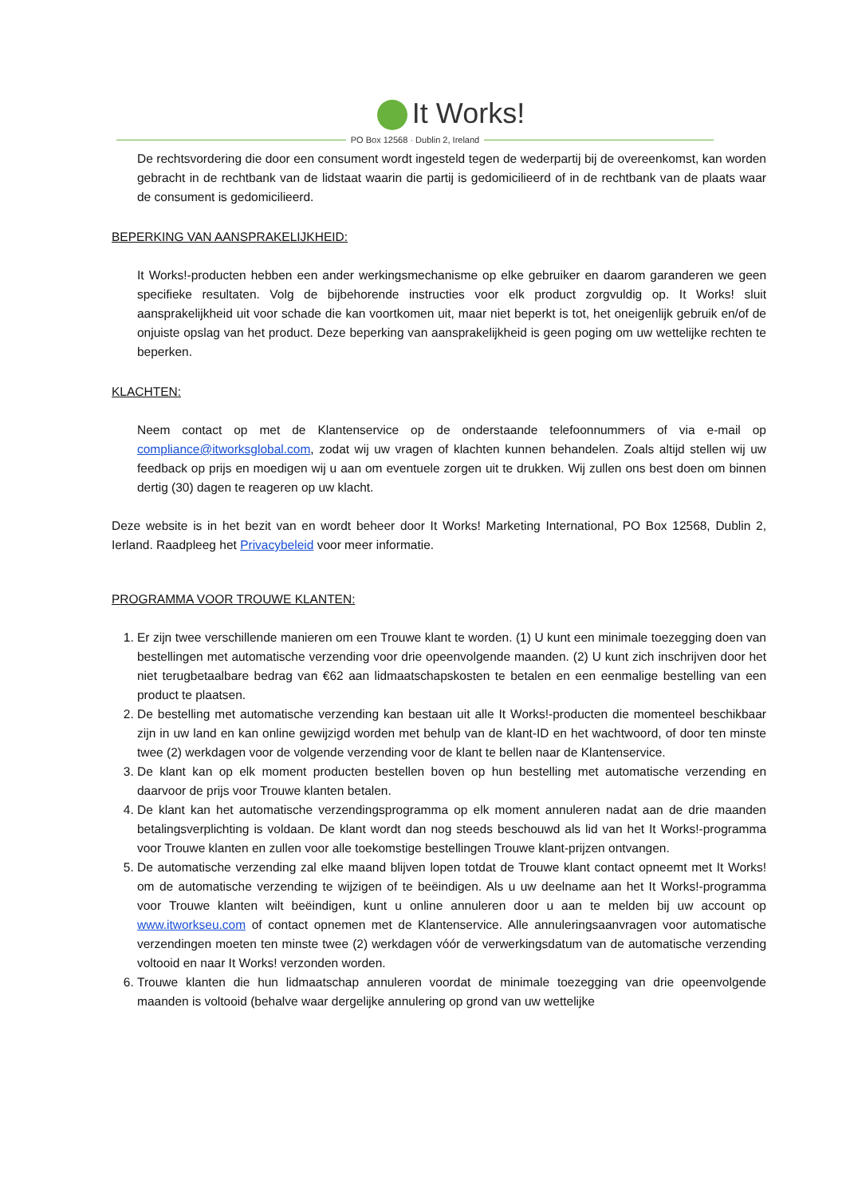It Works!
PO Box 12568 · Dublin 2, Ireland
De rechtsvordering die door een consument wordt ingesteld tegen de wederpartij bij de overeenkomst, kan worden gebracht in de rechtbank van de lidstaat waarin die partij is gedomicilieerd of in de rechtbank van de plaats waar de consument is gedomicilieerd.
BEPERKING VAN AANSPRAKELIJKHEID:
It Works!-producten hebben een ander werkingsmechanisme op elke gebruiker en daarom garanderen we geen specifieke resultaten. Volg de bijbehorende instructies voor elk product zorgvuldig op. It Works! sluit aansprakelijkheid uit voor schade die kan voortkomen uit, maar niet beperkt is tot, het oneigenlijk gebruik en/of de onjuiste opslag van het product. Deze beperking van aansprakelijkheid is geen poging om uw wettelijke rechten te beperken.
KLACHTEN:
Neem contact op met de Klantenservice op de onderstaande telefoonnummers of via e-mail op compliance@itworksglobal.com, zodat wij uw vragen of klachten kunnen behandelen. Zoals altijd stellen wij uw feedback op prijs en moedigen wij u aan om eventuele zorgen uit te drukken. Wij zullen ons best doen om binnen dertig (30) dagen te reageren op uw klacht.
Deze website is in het bezit van en wordt beheer door It Works! Marketing International, PO Box 12568, Dublin 2, Ierland. Raadpleeg het Privacybeleid voor meer informatie.
PROGRAMMA VOOR TROUWE KLANTEN:
1. Er zijn twee verschillende manieren om een Trouwe klant te worden. (1) U kunt een minimale toezegging doen van bestellingen met automatische verzending voor drie opeenvolgende maanden. (2) U kunt zich inschrijven door het niet terugbetaalbare bedrag van €62 aan lidmaatschapskosten te betalen en een eenmalige bestelling van een product te plaatsen.
2. De bestelling met automatische verzending kan bestaan uit alle It Works!-producten die momenteel beschikbaar zijn in uw land en kan online gewijzigd worden met behulp van de klant-ID en het wachtwoord, of door ten minste twee (2) werkdagen voor de volgende verzending voor de klant te bellen naar de Klantenservice.
3. De klant kan op elk moment producten bestellen boven op hun bestelling met automatische verzending en daarvoor de prijs voor Trouwe klanten betalen.
4. De klant kan het automatische verzendingsprogramma op elk moment annuleren nadat aan de drie maanden betalingsverplichting is voldaan. De klant wordt dan nog steeds beschouwd als lid van het It Works!-programma voor Trouwe klanten en zullen voor alle toekomstige bestellingen Trouwe klant-prijzen ontvangen.
5. De automatische verzending zal elke maand blijven lopen totdat de Trouwe klant contact opneemt met It Works! om de automatische verzending te wijzigen of te beëindigen. Als u uw deelname aan het It Works!-programma voor Trouwe klanten wilt beëindigen, kunt u online annuleren door u aan te melden bij uw account op www.itworkseu.com of contact opnemen met de Klantenservice. Alle annuleringsaanvragen voor automatische verzendingen moeten ten minste twee (2) werkdagen vóór de verwerkingsdatum van de automatische verzending voltooid en naar It Works! verzonden worden.
6. Trouwe klanten die hun lidmaatschap annuleren voordat de minimale toezegging van drie opeenvolgende maanden is voltooid (behalve waar dergelijke annulering op grond van uw wettelijke